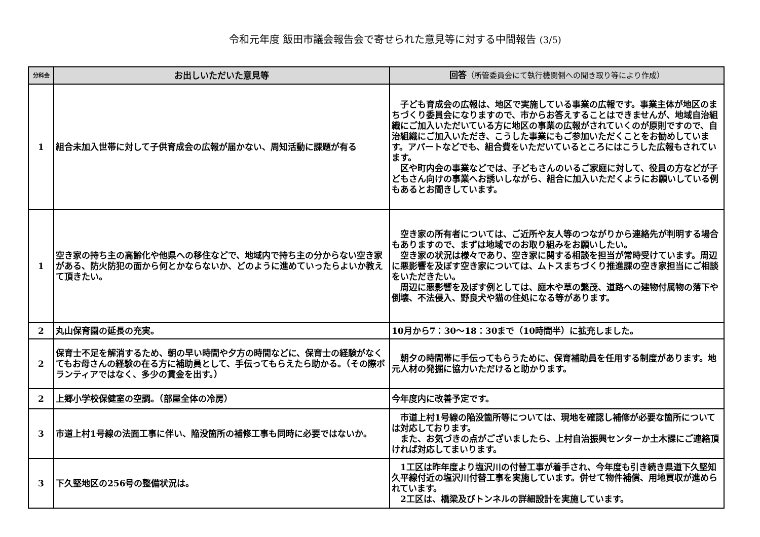令和元年度 飯田市議会報告会で寄せられた意見等に対する中間報告 (3/5)
| 分科会 | お出しいただいた意見等 | 回答 （所管委員会にて執行機関側への聞き取り等により作成） |
| --- | --- | --- |
| 1 | 組合未加入世帯に対して子供育成会の広報が届かない、周知活動に課題が有る | 子ども育成会の広報は、地区で実施している事業の広報です。事業主体が地区のまちづくり委員会になりますので、市からお答えすることはできませんが、地域自治組織にご加入いただいている方に地区の事業の広報がされていくのが原則ですので、自治組織にご加入いただき、こうした事業にもご参加いただくことをお勧めしています。アパートなどでも、組合費をいただいているところにはこうした広報もされています。 区や町内会の事業などでは、子どもさんのいるご家庭に対して、役員の方などが子どもさん向けの事業へお誘いしながら、組合に加入いただくようにお願いしている例もあるとお聞きしています。 |
| 1 | 空き家の持ち主の高齢化や他県への移住などで、地域内で持ち主の分からない空き家がある、防火防犯の面から何とかならないか、どのように進めていったらよいか教えて頂きたい。 | 空き家の所有者については、ご近所や友人等のつながりから連絡先が判明する場合もありますので、まずは地域でのお取り組みをお願いしたい。 空き家の状況は様々であり、空き家に関する相談を担当が常時受けています。周辺に悪影響を及ぼす空き家については、ムトスまちづくり推進課の空き家担当にご相談をいただきたい。 周辺に悪影響を及ぼす例としては、庭木や草の繁茂、道路への建物付属物の落下や倒壊、不法侵入、野良犬や猫の住処になる等があります。 |
| 2 | 丸山保育園の延長の充実。 | 10月から7：30～18：30まで（10時間半）に拡充しました。 |
| 2 | 保育士不足を解消するため、朝の早い時間や夕方の時間などに、保育士の経験がなくてもお母さんの経験の在る方に補助員として、手伝ってもらえたら助かる。（その際ボランティアではなく、多少の賃金を出す。） | 朝夕の時間帯に手伝ってもらうために、保育補助員を任用する制度があります。地元人材の発掘に協力いただけると助かります。 |
| 2 | 上郷小学校保健室の空調。（部屋全体の冷房） | 今年度内に改善予定です。 |
| 3 | 市道上村1号線の法面工事に伴い、陥没箇所の補修工事も同時に必要ではないか。 | 市道上村1号線の陥没箇所等については、現地を確認し補修が必要な箇所については対応しております。 また、お気づきの点がございましたら、上村自治振興センターか土木課にご連絡頂ければ対応してまいります。 |
| 3 | 下久堅地区の256号の整備状況は。 | 1工区は昨年度より塩沢川の付替工事が着手され、今年度も引き続き県道下久堅知久平線付近の塩沢川付替工事を実施しています。併せて物件補償、用地買収が進められています。 2工区は、橋梁及びトンネルの詳細設計を実施しています。 |